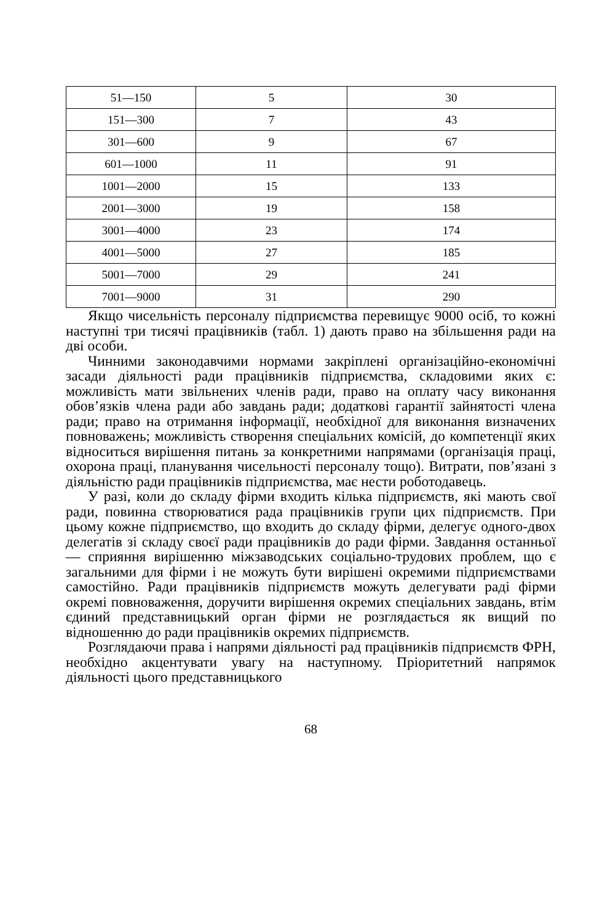| 51—150 | 5 | 30 |
| 151—300 | 7 | 43 |
| 301—600 | 9 | 67 |
| 601—1000 | 11 | 91 |
| 1001—2000 | 15 | 133 |
| 2001—3000 | 19 | 158 |
| 3001—4000 | 23 | 174 |
| 4001—5000 | 27 | 185 |
| 5001—7000 | 29 | 241 |
| 7001—9000 | 31 | 290 |
Якщо чисельність персоналу підприємства перевищує 9000 осіб, то кожні наступні три тисячі працівників (табл. 1) дають право на збільшення ради на дві особи.
Чинними законодавчими нормами закріплені організаційно-економічні засади діяльності ради працівників підприємства, складовими яких є: можливість мати звільнених членів ради, право на оплату часу виконання обов’язків члена ради або завдань ради; додаткові гарантії зайнятості члена ради; право на отримання інформації, необхідної для виконання визначених повноважень; можливість створення спеціальних комісій, до компетенції яких відноситься вирішення питань за конкретними напрямами (організація праці, охорона праці, планування чисельності персоналу тощо). Витрати, пов’язані з діяльністю ради працівників підприємства, має нести роботодавець.
У разі, коли до складу фірми входить кілька підприємств, які мають свої ради, повинна створюватися рада працівників групи цих підприємств. При цьому кожне підприємство, що входить до складу фірми, делегує одного-двох делегатів зі складу своєї ради працівників до ради фірми. Завдання останньої — сприяння вирішенню міжзаводських соціально-трудових проблем, що є загальними для фірми і не можуть бути вирішені окремими підприємствами самостійно. Ради працівників підприємств можуть делегувати раді фірми окремі повноваження, доручити вирішення окремих спеціальних завдань, втім єдиний представницький орган фірми не розглядається як вищий по відношенню до ради працівників окремих підприємств.
Розглядаючи права і напрями діяльності рад працівників підприємств ФРН, необхідно акцентувати увагу на наступному. Пріоритетний напрямок діяльності цього представницького
68